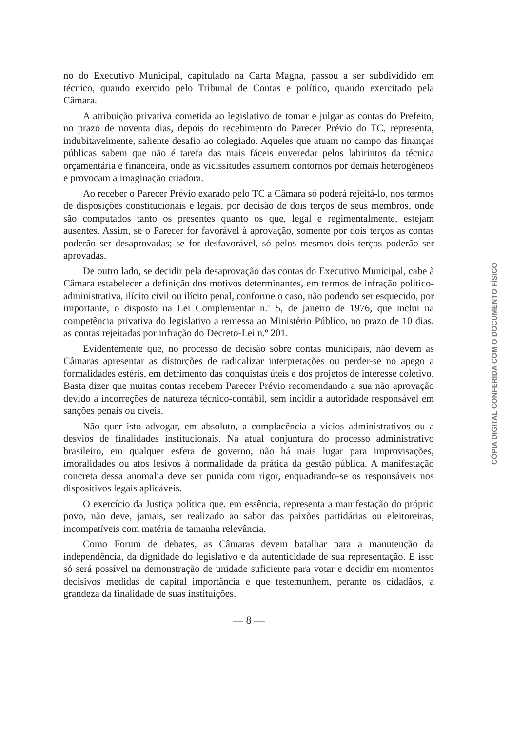no do Executivo Municipal, capitulado na Carta Magna, passou a ser subdividido em técnico, quando exercido pelo Tribunal de Contas e político, quando exercitado pela Câmara.
A atribuição privativa cometida ao legislativo de tomar e julgar as contas do Prefeito, no prazo de noventa dias, depois do recebimento do Parecer Prévio do TC, representa, indubitavelmente, saliente desafio ao colegiado. Aqueles que atuam no campo das finanças públicas sabem que não é tarefa das mais fáceis enveredar pelos labirintos da técnica orçamentária e financeira, onde as vicissitudes assumem contornos por demais heterogêneos e provocam a imaginação criadora.
Ao receber o Parecer Prévio exarado pelo TC a Câmara só poderá rejeitá-lo, nos termos de disposições constitucionais e legais, por decisão de dois terços de seus membros, onde são computados tanto os presentes quanto os que, legal e regimentalmente, estejam ausentes. Assim, se o Parecer for favorável à aprovação, somente por dois terços as contas poderão ser desaprovadas; se for desfavorável, só pelos mesmos dois terços poderão ser aprovadas.
De outro lado, se decidir pela desaprovação das contas do Executivo Municipal, cabe à Câmara estabelecer a definição dos motivos determinantes, em termos de infração político-administrativa, ilícito civil ou ilícito penal, conforme o caso, não podendo ser esquecido, por importante, o disposto na Lei Complementar n.º 5, de janeiro de 1976, que inclui na competência privativa do legislativo a remessa ao Ministério Público, no prazo de 10 dias, as contas rejeitadas por infração do Decreto-Lei n.º 201.
Evidentemente que, no processo de decisão sobre contas municipais, não devem as Câmaras apresentar as distorções de radicalizar interpretações ou perder-se no apego a formalidades estéris, em detrimento das conquistas úteis e dos projetos de interesse coletivo. Basta dizer que muitas contas recebem Parecer Prévio recomendando a sua não aprovação devido a incorreções de natureza técnico-contábil, sem incidir a autoridade responsável em sanções penais ou cíveis.
Não quer isto advogar, em absoluto, a complacência a vícios administrativos ou a desvios de finalidades institucionais. Na atual conjuntura do processo administrativo brasileiro, em qualquer esfera de governo, não há mais lugar para improvisações, imoralidades ou atos lesivos à normalidade da prática da gestão pública. A manifestação concreta dessa anomalia deve ser punida com rigor, enquadrando-se os responsáveis nos dispositivos legais aplicáveis.
O exercício da Justiça política que, em essência, representa a manifestação do próprio povo, não deve, jamais, ser realizado ao sabor das paixões partidárias ou eleitoreiras, incompatíveis com matéria de tamanha relevância.
Como Forum de debates, as Câmaras devem batalhar para a manutenção da independência, da dignidade do legislativo e da autenticidade de sua representação. E isso só será possível na demonstração de unidade suficiente para votar e decidir em momentos decisivos medidas de capital importância e que testemunhem, perante os cidadãos, a grandeza da finalidade de suas instituições.
— 8 —
CÓPIA DIGITAL CONFERIDA COM O DOCUMENTO FÍSICO